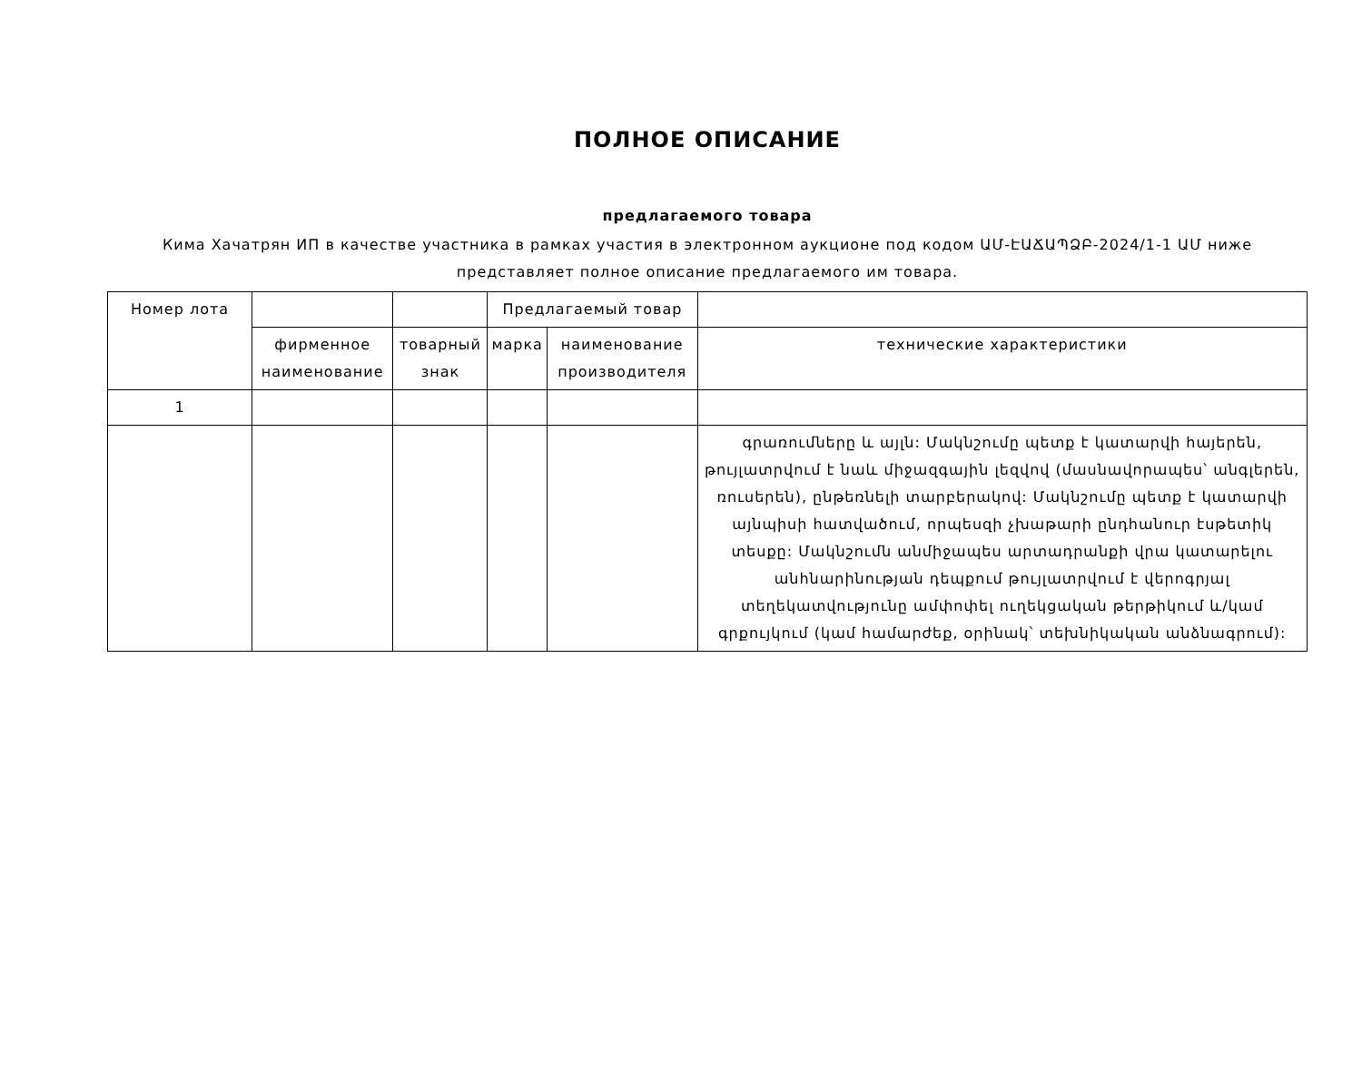ПОЛНОЕ ОПИСАНИЕ
предлагаемого товара
Кима Хачатрян ИП в качестве участника в рамках участия в электронном аукционе под кодом ԱՄ-ԷԱՃԱՊՁԲ-2024/1-1 ԱՄ ниже представляет полное описание предлагаемого им товара.
| Номер лота | | | Предлагаемый товар | | |
| | фирменное наименование | товарный знак | марка | наименование производителя | технические характеристики |
| 1 | | | | | |
| | | | | | գրառումները և այլն: Մակնշումը պետք է կատարվի հայերեն, թույլատրվում է նաև միջազգային լեզվով (մասնավորապես՝ անգլերեն, ռուսերեն), ընթեռնելի տարբերակով: Մակնշումը պետք է կատարվի այնպիսի հատվածում, որպեսզի չխաթարի ընդհանուր էսթետիկ տեսքը: Մակնշումն անմիջապես արտադրանքի վրա կատարելու անհնարինության դեպքում թույլատրվում է վերոգրյալ տեղեկատվությունը ամփոփել ուղեկցական թերթիկում և/կամ գրքույկում (կամ համարժեք, օրինակ՝ տեխնիկական անձնագրում): |